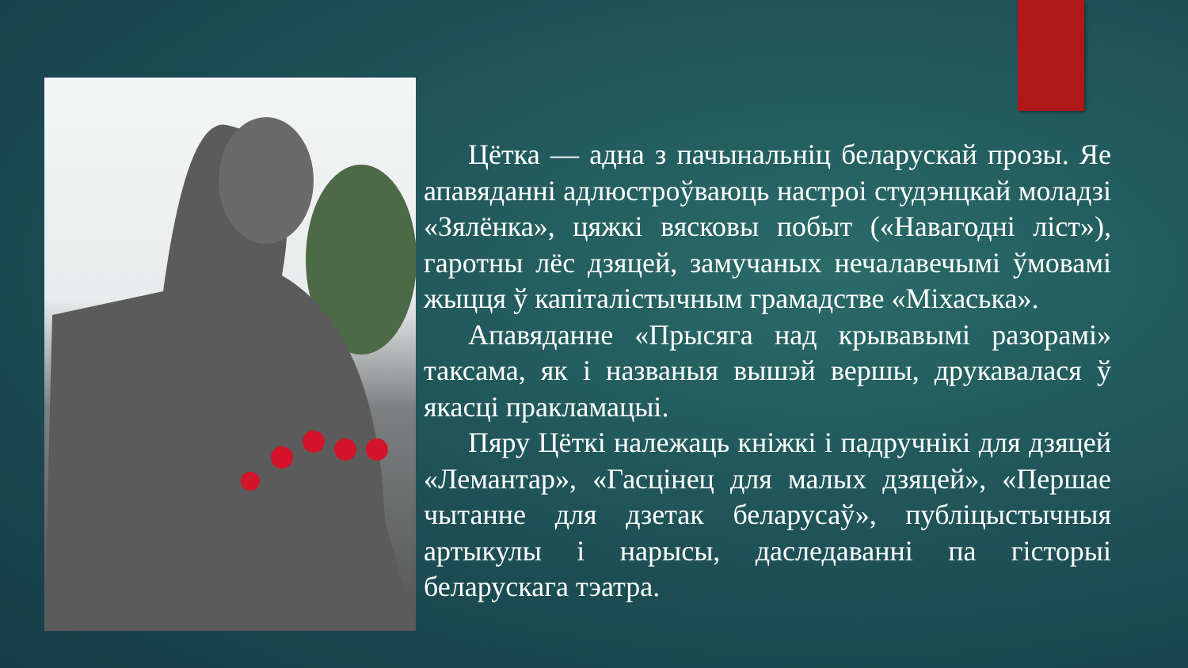Цётка — адна з пачынальніц беларускай прозы. Яе апавяданні адлюстроўваюць настроі студэнцкай моладзі «Зялёнка», цяжкі вясковы побыт («Навагодні ліст»), гаротны лёс дзяцей, замучаных нечалавечымі ўмовамі жыцця ў капіталістычным грамадстве «Міхаська».
Апавяданне «Прысяга над крывавымі разорамі» таксама, як і названыя вышэй вершы, друкавалася ў якасці пракламацыі.
Пяру Цёткі належаць кніжкі і падручнікі для дзяцей «Лемантар», «Гасцінец для малых дзяцей», «Першае чытанне для дзетак беларусаў», публіцыстычныя артыкулы і нарысы, даследаванні па гісторыі беларускага тэатра.